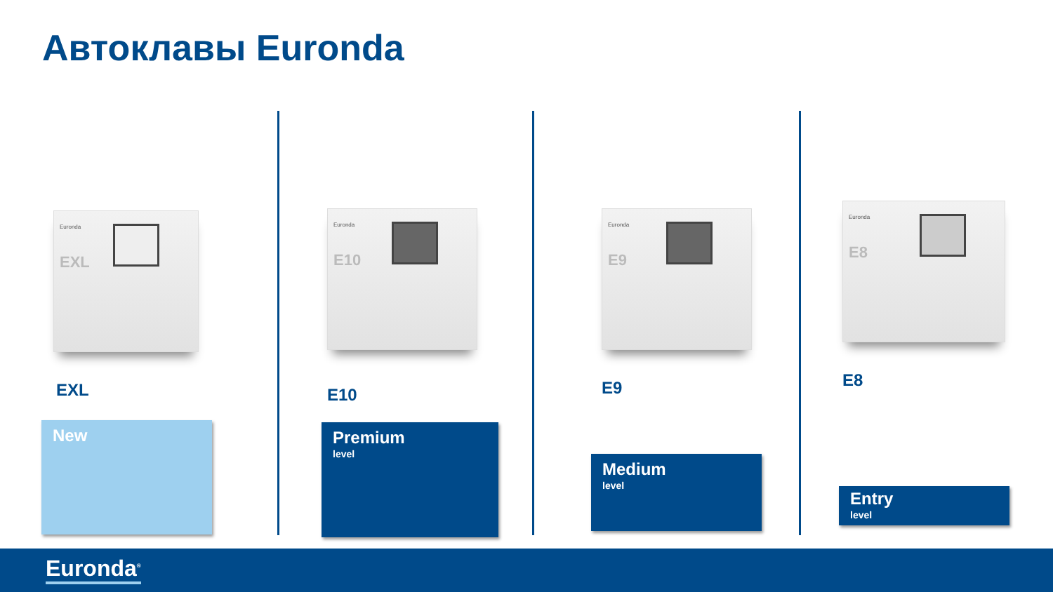Автоклавы Euronda
Euronda
EXL
EXL
Euronda
E10
E10
Euronda
E9
E9
Euronda
E8
E8
New Premium
level
Medium
level
Entry
level
Euronda<sup>®</sup>